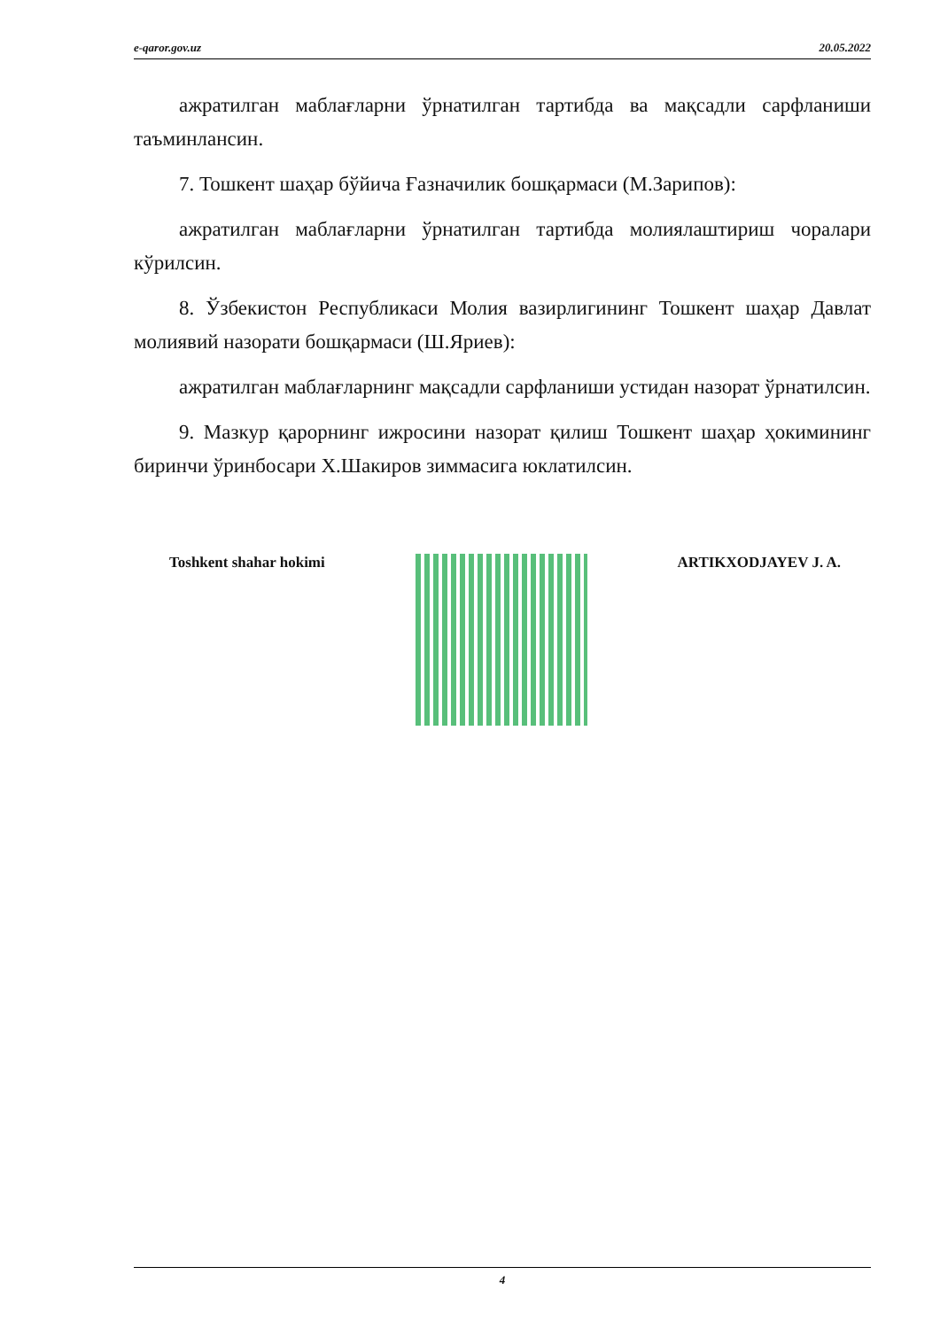e-qaror.gov.uz 20.05.2022
ажратилган маблағларни ўрнатилган тартибда ва мақсадли сарфланиши таъминлансин.
7. Тошкент шаҳар бўйича Ғазначилик бошқармаси (М.Зарипов):
ажратилган маблағларни ўрнатилган тартибда молиялаштириш чоралари кўрилсин.
8. Ўзбекистон Республикаси Молия вазирлигининг Тошкент шаҳар Давлат молиявий назорати бошқармаси (Ш.Яриев):
ажратилган маблағларнинг мақсадли сарфланиши устидан назорат ўрнатилсин.
9. Мазкур қарорнинг ижросини назорат қилиш Тошкент шаҳар ҳокимининг биринчи ўринбосари Х.Шакиров зиммасига юклатилсин.
Toshkent shahar hokimi ARTIKXODJAYEV J. A.
4